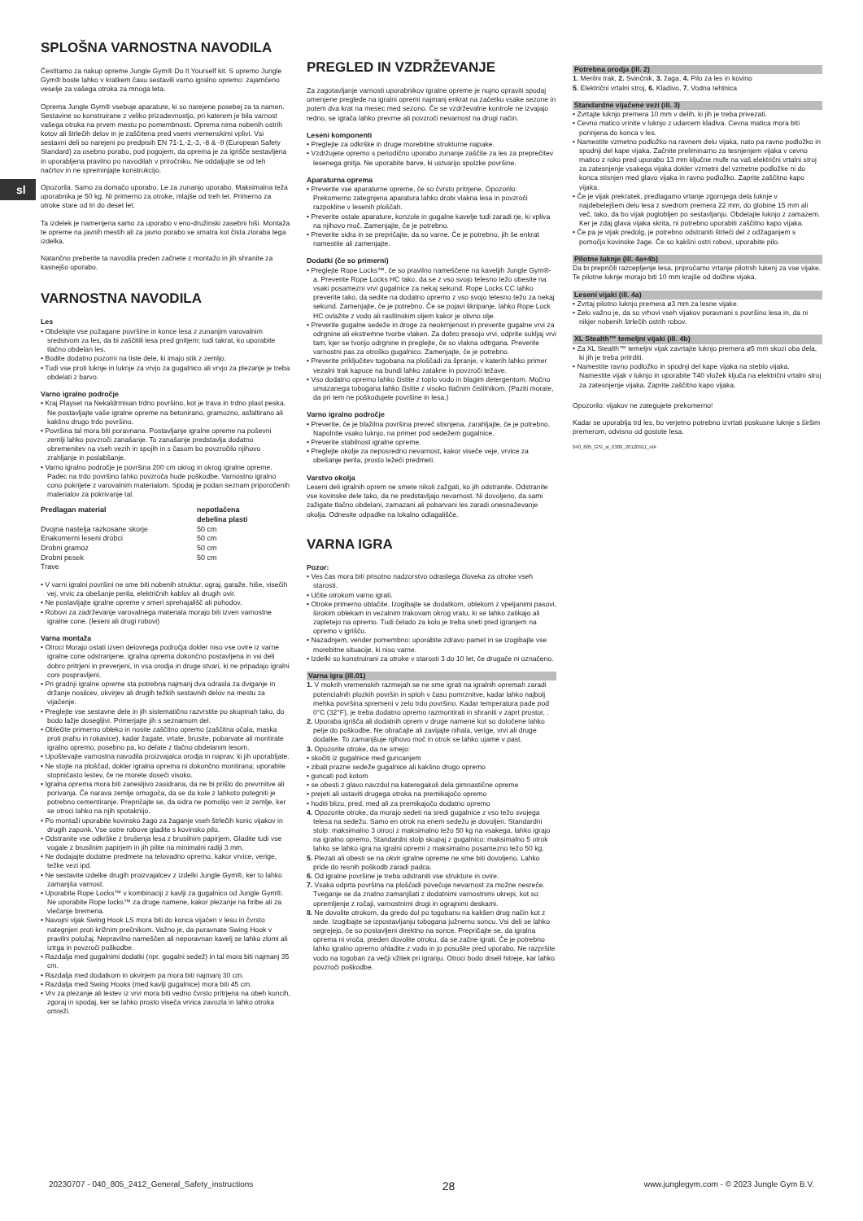sl
SPLOŠNA VARNOSTNA NAVODILA
Čestitamo za nakup opreme Jungle Gym® Do It Yourself kit. S opremo Jungle Gym® boste lahko v kratkem času sestavili varno igralno opremo: zajamčeno veselje za vašega otroka za mnoga leta.
Oprema Jungle Gym® vsebuje aparature, ki so narejene posebej za ta namen. Sestavine so konstruirane z veliko prizadevnostjo, pri katerem je bila varnost vašega otroka na prvem mestu po pomembnosti. Oprema nima nobenih ostrih kotov ali štrlečih delov in je zaščitena pred vsemi vremenskimi vplivi. Vsi sestavni deli so narejeni po predpisih EN 71-1,-2,-3, -8 & -9 (European Safety Standard) za osebno porabo, pod pogojem, da oprema je za igrišče sestavljena in uporabljena pravilno po navodilah v priročniku. Ne oddaljujte se od teh načrtov in ne spreminjajte konstrukcijo.
Opozorila. Samo za domačo uporabo. Le za zunanjo uporabo. Maksimalna teža uporabnika je 50 kg. Ni primerno za otroke, mlajše od treh let. Primerno za otroke stare od tri do deset let.
Ta izdelek je namenjena samo za uporabo v eno-družinski zasebni hiši. Montaža te opreme na javnih mestih ali za javno porabo se smatra kot čista zloraba tega izdelka.
Natančno preberite ta navodila preden začnete z montažo in jih shranite za kasnejšo uporabo.
VARNOSTNA NAVODILA
Les
• Obdelajte vse požagane površine in konce lesa z zunanjim varovalnim sredstvom za les, da bi zaščitili lesa pred gnitjem; tudi takrat, ko uporabite tlačno obdelan les.
• Bodite dodatno pozorni na tiste dele, ki imajo stik z zemljo.
• Tudi vse proti luknje in luknje za vrvjo za gugalnico ali vrvjo za plezanje je treba obdelati z barvo.
Varno igralno področje
• Kraj Playset na Nekaldrmisan trdno površino, kot je trava in trdno plast peska. Ne postavljajte vaše igralne opreme na betonirano, gramozno, asfaltirano ali kakšno drugo trdo površino.
• Površina tal mora biti poravnana. Postavljanje igralne opreme na poševni zemlji lahko povzroči zanašanje. To zanašanje predstavlja dodatno obremenitev na vseh vezih in spojih in s časom bo povzročilo njihovo zrahljanje in poslabšanje.
• Varno igralno področje je površina 200 cm okrog in okrog igralne opreme. Padec na trdo površino lahko povzroča hude poškodbe. Varnostno igralno cono pokrijete z varovalnim materialom. Spodaj je podan seznam priporočenih materialov za pokrivanje tal.
| Predlagan material | nepotlačena debelina plasti |
| --- | --- |
| Dvojna nastelja razkosane skorje | 50 cm |
| Enakomerni leseni drobci | 50 cm |
| Drobni gramoz | 50 cm |
| Drobni pesek | 50 cm |
| Trave | |
• V varni igralni površini ne sme biti nobenih struktur, ograj, garaže, hiše, visečih vej, vrvic za obešanje perila, električnih kablov ali drugih ovir.
• Ne postavljajte igralne opreme v smeri sprehajališč ali pohodov.
• Robovi za zadrževanje varovalnega materiala morajo biti izven varnostne igralne cone. (leseni ali drugi robovi)
Varna montaža
• Otroci Morajo ostati izven delovnega področja dokler niso vse ovire iz varne igralne cone odstranjene, igralna oprema dokončno postavljena in vsi deli dobro pritrjeni in preverjeni, in vsa orodja in druge stvari, ki ne pripadajo igralni coni pospravljeni.
• Pri gradnji igralne opreme sta potrebna najmanj dva odrasla za dviganje in držanje nosilcev, okvirjev ali drugih težkih sestavnih delov na mestu za vijačenje.
• Preglejte vse sestavne dele in jih sistematično razvrstite po skupinah tako, do bodo lažje dosegljivi. Primerjajte jih s seznamom del.
• Oblečite primerno obleko in nosite zaščitno opremo (zaščitna očala, maska proti prahu in rokavice), kadar žagate, vrtate, brusite, pobarvate ali montirate igralno opremo, posebno pa, ko delate z tlačno obdelanim lesom.
• Upoštevajte varnostna navodila proizvajalca orodja in naprav, ki jih uporabljate.
• Ne stojte na ploščad, dokler igralna oprema ni dokončno montirana; uporabite stopničasto lestev, če ne morete doseči visoko.
• Igralna oprema mora biti zanesljivo zasidrana, da ne bi prišlo do prevrnitve ali porivanja. Če narava zemlje omogoča, da se da kole z lahkoto potegniti je potrebno cementiranje. Prepričajte se, da sidra ne pomolijo ven iz zemlje, ker se otroci lahko na njih spotaknijo.
• Po montaži uporabite kovinsko žago za žaganje vseh štrlečih konic vijakov in drugih zaponk. Vse ostre robove gladite s kovinsko pilo.
• Odstranite vse odkrške z brušenja lesa z brusilnim papirjem. Gladite tudi vse vogale z brusilnim papirjem in jih pilite na minimalni radiji 3 mm.
• Ne dodajajte dodatne predmete na telovadno opremo, kakor vrvice, verige, težke vezi ipd.
• Ne sestavite izdelke drugih proizvajalcev z izdelki Jungle Gym®, ker to lahko zamanjša varnost.
• Uporabite Rope Locks™ v kombinaciji z kavlji za gugalnico od Jungle Gym®. Ne uporabite Rope locks™ za druge namene, kakor plezanje na hribe ali za vlečanje bremena.
• Navojni vijak Swing Hook LS mora biti do konca vijačen v lesu in čvrsto nategnjen proti križnim prečnikom. Važno je, da poravnate Swing Hook v pravilni položaj. Nepravilno nameščen ali neporavnan kavelj se lahko zlomi ali iztrga in povzroči poškodbe.
• Razdalja med gugalnimi dodatki (npr. gugalni sedež) in tal mora biti najmanj 35 cm.
• Razdalja med dodatkom in okvirjem pa mora biti najmanj 30 cm.
• Razdalja med Swing Hooks (med kavlji gugalnice) mora biti 45 cm.
• Vrv za plezanje ali lestev iz vrvi mora biti vedno čvrsto pritrjena na obeh koncih, zgoraj in spodaj, ker se lahko prosto viseča vrvica zavozla in lahko otroka omreži.
PREGLED IN VZDRŽEVANJE
Za zagotavljanje varnosti uporabnikov igralne opreme je nujno opraviti spodaj omenjene preglede na igralni opremi najmanj enkrat na začetku vsake sezone in potem dva krat na mesec med sezono. Če se vzdrževalne kontrole ne izvajajo redno, se igrača lahko prevrne ali povzroči nevarnost na drugi način.
Leseni komponenti
• Preglejte za odkrške in druge morebitne strukturne napake.
• Vzdržujete opremo s periodično uporabo zunanje zaščite za les za preprečitev lesenega gnitja. Ne uporabite barve, ki ustvarijo spolzke površine.
Aparaturna oprema
• Preverite vse aparaturne opreme, če so čvrsto pritrjene. Opozorilo: Prekomerno zategnjena aparatura lahko drobi vlakna lesa in povzroči razpokline v lesenih ploščah.
• Preverite ostale aparature, konzole in gugalne kavelje tudi zaradi rje, ki vpliva na njihovo moč. Zamenjajte, če je potrebno.
• Preverite sidra in se prepričajte, da so varne. Če je potrebno, jih še enkrat namestite ali zamenjajte.
Dodatki (če so primerni)
• Preglejte Rope Locks™, če so pravilno nameščene na kaveljih Jungle Gym®-a. Preverite Rope Locks HC tako, da se z vso svojo telesno težo obesite na vsaki posamezni vrvi gugalnice za nekaj sekund. Rope Locks CC lahko preverite tako, da sedite na dodatno opremo z vso svojo telesno težo za nekaj sekund. Zamenjajte, če je potrebno. Če se pojavi škripanje, lahko Rope Lock HC ovlažite z vodo ali rastlinskim oljem kakor je olivno olje.
• Preverite gugalne sedeže in droge za neokrnjenost in preverite gugalne vrvi za odrgnine ali ekstremne tvorbe vlaken. Za dobro presojo vrvi, odprite sukljaj vrvi tam, kjer se tvorijo odrgnine in preglejte, če so vlakna odtrgana. Preverite varnostni pas za otroško gugalnico. Zamenjajte, če je potrebno.
• Preverite priključitev togobana na ploščadi za špranje, v katerih lahko primer vezalni trak kapuce na bundi lahko zatakne in povzroči težave.
• Vso dodatno opremo lahko čistite z toplo vodo in blagim detergentom. Močno umazanega tobogana lahko čistite z visoko tlačnim čistilnikom. (Paziti morate, da pri tem ne poškodujete površine in lesa.)
Varno igralno področje
• Preverite, če je blažilna površina preveč stisnjena, zarahljajte, če je potrebno. Napolnite vsako luknjo, na primer pod sedežem gugalnice.
• Preverite stabilnost igralne opreme.
• Preglejte okolje za neposredno nevarnost, kakor viseče veje, vrvice za obešanje perila, prosto ležeči predmeti.
Varstvo okolja
Leseni deli igralnih oprem ne smete nikoli zažgati, ko jih odstranite. Odstranite vse kovinske dele tako, da ne predstavljajo nevarnost. Ni dovoljeno, da sami zažigate tlačno obdelani, zamazani ali pobarvani les zaradi onesnaževanje okolja. Odnesite odpadke na lokalno odlagališče.
VARNA IGRA
Pozor:
• Ves čas mora biti prisotno nadzorstvo odraslega človeka za otroke vseh starosti.
• Učite otrokom varno igrati.
• Otroke primerno oblačite. Izogibajte se dodatkom, oblekom z vpeljanimi pasovi, širokim oblekam in vezalnim trakovam okrog vratu, ki se lahko zatikajo ali zapletejo na opremo. Tudi čelado za kolo je treba sneti pred igranjem na opremo v igrišču.
• Nazadnjem, vender pomembno: uporabite zdravo pamet in se izogibajte vse morebitne situacije, ki niso varne.
• Izdelki so konstruirani za otroke v starosti 3 do 10 let, če drugače ni označeno.
Varna igra (ill.01)
1. V mokrih vremenskih razmejah se ne sme igrati na igralnih opremah zaradi potencialnih plozkih površin in sploh v času pomrznitve, kadar lahko najbolj mehka površina spremeni v zelo trdo površino. Kadar temperatura pade pod 0°C (32°F), je treba dodatno opremo razmontirati in shraniti v zaprt prostor, .
2. Uporaba igrišča ali dodatnih oprem v druge namene kot so določene lahko pelje do poškodbe. Ne obračajte ali zavijajte nihala, verige, vrvi ali druge dodatke. To zamanjšuje njihovo moč in otrok se lahko ujame v past.
3. Opozorite otroke, da ne smejo:
• skočiti iz gugalnice med guncanjem
• zibati prazne sedeže gugalnice ali kakšno drugo opremo
• guncati pod kotom
• se obesti z glavo navzdol na kateregakoli dela gimnastične opreme
• prejeti ali ustaviti drugega otroka na premikajočo opremo
• hoditi blizu, pred, med ali za premikajočo dodatno opremo
4. Opozorite otroke, da morajo sedeti na sredi gugalnice z vso težo svojega telesa na sedežu. Samo en otrok na enem sedežu je dovoljen. Standardni stolp: maksimalno 3 otroci z maksimalno težo 50 kg na vsakega, lahko igrajo na igralno opremo. Standardni stolp skupaj z gugalnico: maksimalno 5 otrok lahko se lahko igra na igralni opremi z maksimalno posamezno težo 50 kg.
5. Plezati ali obesti se na okvir igralne opreme ne sme biti dovoljeno. Lahko pride do resnih poškodb zaradi padca.
6. Od igralne površine je treba odstraniti vse strukture in ovire.
7. Vsaka odprta površina na ploščadi povečuje nevarnost za možne nesreče. Tveganje se da znatno zamanjšati z dodatnimi varnostnimi ukrepi, kot so: opremljenje z ročaji, varnostnimi drogi in ograjnimi deskami.
8. Ne dovolite otrokom, da gredo dol po togobanu na kakšen drug način kot z sede. Izogibajte se izpostavljanju tobogana južnemu soncu. Vsi deli se lahko segrejejo, če so postavljeni direktno na sonce. Prepričajte se, da igralna oprema ni vroča, preden dovolite otroku, da se začne igrati. Če je potrebno lahko igralno opremo ohladite z vodo in jo posušite pred uporabo. Ne razpršite vodo na togoban za večji vžitek pri igranju. Otroci bodo drseli hitreje, kar lahko povzroči poškodbe.
Potrebna orodja (ill. 2)
1. Merilni trak, 2. Svinčnik, 3. žaga, 4. Pilo za les in kovino
5. Električni vrtalni stroj, 6. Kladivo, 7. Vodna tehtnica
Standardne vijačene vezi (ill. 3)
• Zvrtajte luknjo premera 10 mm v delih, ki jih je treba privezati.
• Cevno matico vrinite v luknjo z udarcem kladiva. Cevna matica mora biti porinjena do konca v les.
• Namestite vzmetno podložko na ravnem delu vijaka, nato pa ravno podložko in spodnji del kape vijaka. Začnite preliminarno za tesnjenjem vijaka v cevno matico z roko pred uporabo 13 mm ključne mufe na vaš električni vrtalni stroj za zatesnjenje vsakega vijaka dokler vzmetni del vzmetne podložke ni do konca stisnjen med glavo vijaka in ravno podložko. Zaprite zaščitno kapo vijaka.
• Če je vijak prekratek, predlagamo vrtanje zgornjega dela luknje v najdebelejšem delu lesa z svedrom premera 22 mm, do globine 15 mm ali več, tako, da bo vijak poglobljen po sestavljanju. Obdelajte luknjo z zamazem. Ker je zdaj glava vijaka skrita, ni potrebno uporabiti zaščitno kapo vijaka.
• Če pa je vijak predolg, je potrebno odstraniti štrleči del z odžaganjem s pomočjo kovinske žage. Če so kakšni ostri robovi, uporabite pilo.
Pilotne luknje (ill. 4a+4b)
Da bi prepričili razcepljenje lesa, pripročamo vrtanje pilotnih lukenj za vse vijake. Te pilotne luknje morajo biti 10 mm krajše od dolžine vijaka.
Leseni vijaki (ill. 4a)
• Zvrtaj pilotno luknjo premera ø3 mm za lesne vijake.
• Zelo važno je, da so vrhovi vseh vijakov poravnani s površino lesa in, da ni nikjer nobenih štrlečih ostrih robov.
XL Stealth™ temeljni vijaki (ill. 4b)
• Za XL Stealth™ temeljni vijak zavrtajte luknjo premera ø5 mm skozi oba dela, ki jih je treba pritrditi.
• Namestite ravno podložko in spodnji del kape vijaka na steblo vijaka. Namestite vijak v luknjo in uporabite T40 vložek ključa na električni vrtalni stroj za zatesnjenje vijaka. Zaprite zaščitno kapo vijaka.
Opozorilo: vijakov ne zategujete prekomerno!
Kadar se uporablja trd les, bo verjetno potrebno izvrtati poskusne luknje s širšim premerom, odvisno od gostote lesa.
040_805_GSI_sl_0300_20120911_nlA
20230707 - 040_805_2412_General_Safety_instructions 28 www.junglegym.com - © 2023 Jungle Gym B.V.